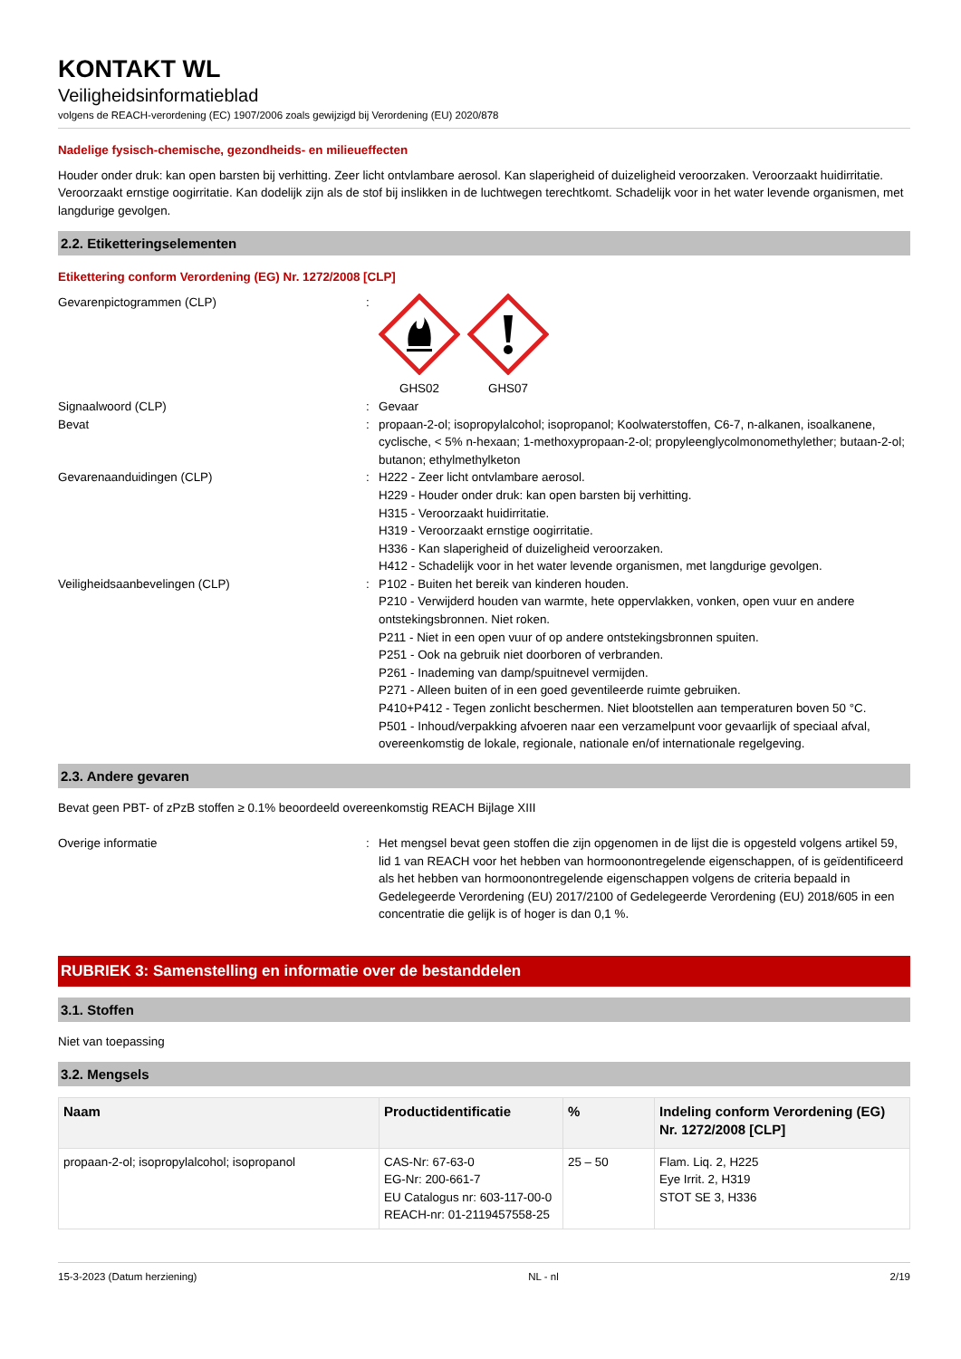KONTAKT WL
Veiligheidsinformatieblad
volgens de REACH-verordening (EC) 1907/2006 zoals gewijzigd bij Verordening (EU) 2020/878
Nadelige fysisch-chemische, gezondheids- en milieueffecten
Houder onder druk: kan open barsten bij verhitting. Zeer licht ontvlambare aerosol. Kan slaperigheid of duizeligheid veroorzaken. Veroorzaakt huidirritatie. Veroorzaakt ernstige oogirritatie. Kan dodelijk zijn als de stof bij inslikken in de luchtwegen terechtkomt. Schadelijk voor in het water levende organismen, met langdurige gevolgen.
2.2. Etiketteringselementen
Etikettering conform Verordening (EG) Nr. 1272/2008 [CLP]
Gevarenpictogrammen (CLP) : GHS02 GHS07
Signaalwoord (CLP) : Gevaar
Bevat : propaan-2-ol; isopropylalcohol; isopropanol; Koolwaterstoffen, C6-7, n-alkanen, isoalkanene, cyclische, < 5% n-hexaan; 1-methoxypropaan-2-ol; propyleenglycolmonomethylether; butaan-2-ol; butanon; ethylmethylketon
Gevarenaanduidingen (CLP) : H222 - Zeer licht ontvlambare aerosol.
H229 - Houder onder druk: kan open barsten bij verhitting.
H315 - Veroorzaakt huidirritatie.
H319 - Veroorzaakt ernstige oogirritatie.
H336 - Kan slaperigheid of duizeligheid veroorzaken.
H412 - Schadelijk voor in het water levende organismen, met langdurige gevolgen.
Veiligheidsaanbevelingen (CLP) : P102 - Buiten het bereik van kinderen houden.
P210 - Verwijderd houden van warmte, hete oppervlakken, vonken, open vuur en andere ontstekingsbronnen. Niet roken.
P211 - Niet in een open vuur of op andere ontstekingsbronnen spuiten.
P251 - Ook na gebruik niet doorboren of verbranden.
P261 - Inademing van damp/spuitnevel vermijden.
P271 - Alleen buiten of in een goed geventileerde ruimte gebruiken.
P410+P412 - Tegen zonlicht beschermen. Niet blootstellen aan temperaturen boven 50 °C.
P501 - Inhoud/verpakking afvoeren naar een verzamelpunt voor gevaarlijk of speciaal afval, overeenkomstig de lokale, regionale, nationale en/of internationale regelgeving.
2.3. Andere gevaren
Bevat geen PBT- of zPzB stoffen ≥ 0.1% beoordeeld overeenkomstig REACH Bijlage XIII
Overige informatie : Het mengsel bevat geen stoffen die zijn opgenomen in de lijst die is opgesteld volgens artikel 59, lid 1 van REACH voor het hebben van hormoonontregelende eigenschappen, of is geïdentificeerd als het hebben van hormoonontregelende eigenschappen volgens de criteria bepaald in Gedelegeerde Verordening (EU) 2017/2100 of Gedelegeerde Verordening (EU) 2018/605 in een concentratie die gelijk is of hoger is dan 0,1 %.
RUBRIEK 3: Samenstelling en informatie over de bestanddelen
3.1. Stoffen
Niet van toepassing
3.2. Mengsels
| Naam | Productidentificatie | % | Indeling conform Verordening (EG) Nr. 1272/2008 [CLP] |
| --- | --- | --- | --- |
| propaan-2-ol; isopropylalcohol; isopropanol | CAS-Nr: 67-63-0 EG-Nr: 200-661-7 EU Catalogus nr: 603-117-00-0 REACH-nr: 01-2119457558-25 | 25 – 50 | Flam. Liq. 2, H225 Eye Irrit. 2, H319 STOT SE 3, H336 |
15-3-2023 (Datum herziening) NL - nl 2/19